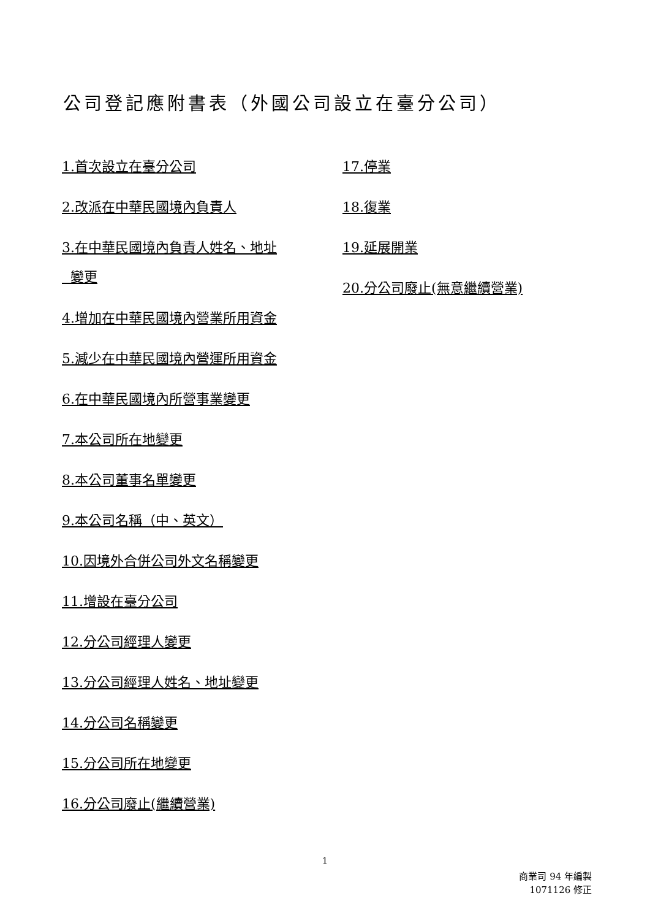公司登記應附書表（外國公司設立在臺分公司）
1.首次設立在臺分公司
2.改派在中華民國境內負責人
3.在中華民國境內負責人姓名、地址
變更
4.增加在中華民國境內營業所用資金
5.減少在中華民國境內營運所用資金
6.在中華民國境內所營事業變更
7.本公司所在地變更
8.本公司董事名單變更
9.本公司名稱（中、英文）
10.因境外合併公司外文名稱變更
11.增設在臺分公司
12.分公司經理人變更
13.分公司經理人姓名、地址變更
14.分公司名稱變更
15.分公司所在地變更
16.分公司廢止(繼續營業)
17.停業
18.復業
19.延展開業
20.分公司廢止(無意繼續營業)
1
商業司 94 年編製
1071126 修正